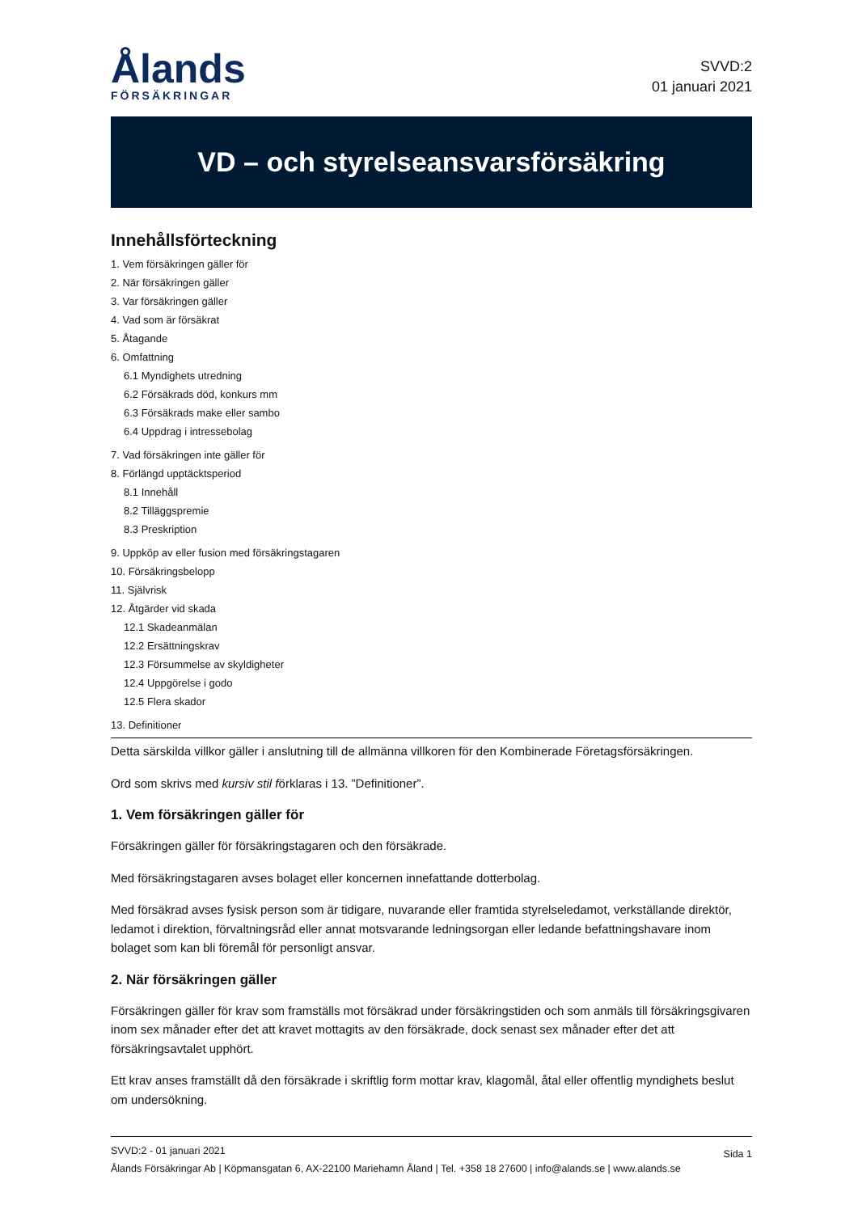Ålands
FÖRSÄKRINGAR
SVVD:2
01 januari 2021
VD – och styrelseansvarsförsäkring
Innehållsförteckning
1. Vem försäkringen gäller för
2. När försäkringen gäller
3. Var försäkringen gäller
4. Vad som är försäkrat
5. Åtagande
6. Omfattning
6.1 Myndighets utredning
6.2 Försäkrads död, konkurs mm
6.3 Försäkrads make eller sambo
6.4 Uppdrag i intressebolag
7. Vad försäkringen inte gäller för
8. Förlängd upptäcktsperiod
8.1 Innehåll
8.2 Tilläggspremie
8.3 Preskription
9. Uppköp av eller fusion med försäkringstagaren
10. Försäkringsbelopp
11. Självrisk
12. Åtgärder vid skada
12.1 Skadeanmälan
12.2 Ersättningskrav
12.3 Försummelse av skyldigheter
12.4 Uppgörelse i godo
12.5 Flera skador
13. Definitioner
Detta särskilda villkor gäller i anslutning till de allmänna villkoren för den Kombinerade Företagsförsäkringen.
Ord som skrivs med kursiv stil förklaras i 13. ”Definitioner”.
1. Vem försäkringen gäller för
Försäkringen gäller för försäkringstagaren och den försäkrade.
Med försäkringstagaren avses bolaget eller koncernen innefattande dotterbolag.
Med försäkrad avses fysisk person som är tidigare, nuvarande eller framtida styrelseledamot, verkställande direktör, ledamot i direktion, förvaltningsråd eller annat motsvarande ledningsorgan eller ledande befattningshavare inom bolaget som kan bli föremål för personligt ansvar.
2. När försäkringen gäller
Försäkringen gäller för krav som framställs mot försäkrad under försäkringstiden och som anmäls till försäkringsgivaren inom sex månader efter det att kravet mottagits av den försäkrade, dock senast sex månader efter det att försäkringsavtalet upphört.
Ett krav anses framställt då den försäkrade i skriftlig form mottar krav, klagomål, åtal eller offentlig myndighets beslut om undersökning.
SVVD:2 - 01 januari 2021
Ålands Försäkringar Ab | Köpmansgatan 6, AX-22100 Mariehamn Åland | Tel. +358 18 27600 | info@alands.se | www.alands.se
Sida 1